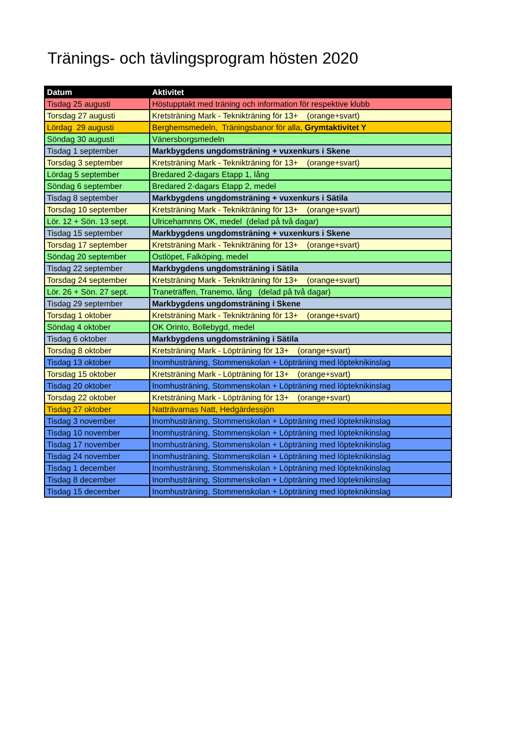Tränings- och tävlingsprogram hösten 2020
| Datum | Aktivitet |
| --- | --- |
| Tisdag 25 augusti | Höstupptakt med träning och information för respektive klubb |
| Torsdag 27 augusti | Kretsträning Mark - Teknikträning för 13+ (orange+svart) |
| Lördag 29 augusti | Berghemsmedeln, Träningsbanor för alla, Grymtaktivitet Y |
| Söndag 30 augusti | Vänersborgsmedeln |
| Tisdag 1 september | Markbygdens ungdomsträning + vuxenkurs i Skene |
| Torsdag 3 september | Kretsträning Mark - Teknikträning för 13+ (orange+svart) |
| Lördag 5 september | Bredared 2-dagars Etapp 1, lång |
| Söndag 6 september | Bredared 2-dagars Etapp 2, medel |
| Tisdag 8 september | Markbygdens ungdomsträning + vuxenkurs i Sätila |
| Torsdag 10 september | Kretsträning Mark - Teknikträning för 13+ (orange+svart) |
| Lör. 12 + Sön. 13 sept. | Ulricehamnns OK, medel (delad på två dagar) |
| Tisdag 15 september | Markbygdens ungdomsträning + vuxenkurs i Skene |
| Torsdag 17 september | Kretsträning Mark - Teknikträning för 13+ (orange+svart) |
| Söndag 20 september | Ostlöpet, Falköping, medel |
| Tisdag 22 september | Markbygdens ungdomsträning i Sätila |
| Torsdag 24 september | Kretsträning Mark - Teknikträning för 13+ (orange+svart) |
| Lör. 26 + Sön. 27 sept. | Traneträffen, Tranemo, lång (delad på två dagar) |
| Tisdag 29 september | Markbygdens ungdomsträning i Skene |
| Torsdag 1 oktober | Kretsträning Mark - Teknikträning för 13+ (orange+svart) |
| Söndag 4 oktober | OK Orinto, Bollebygd, medel |
| Tisdag 6 oktober | Markbygdens ungdomsträning i Sätila |
| Torsdag 8 oktober | Kretsträning Mark - Löpträning för 13+ (orange+svart) |
| Tisdag 13 oktober | Inomhusträning, Stommenskolan + Löpträning med löpteknikinslag |
| Torsdag 15 oktober | Kretsträning Mark - Löpträning för 13+ (orange+svart) |
| Tisdag 20 oktober | Inomhusträning, Stommenskolan + Löpträning med löpteknikinslag |
| Torsdag 22 oktober | Kretsträning Mark - Löpträning för 13+ (orange+svart) |
| Tisdag 27 oktober | Natträvarnas Natt, Hedgärdessjön |
| Tisdag 3 november | Inomhusträning, Stommenskolan + Löpträning med löpteknikinslag |
| Tisdag 10 november | Inomhusträning, Stommenskolan + Löpträning med löpteknikinslag |
| Tisdag 17 november | Inomhusträning, Stommenskolan + Löpträning med löpteknikinslag |
| Tisdag 24 november | Inomhusträning, Stommenskolan + Löpträning med löpteknikinslag |
| Tisdag 1 december | Inomhusträning, Stommenskolan + Löpträning med löpteknikinslag |
| Tisdag 8 december | Inomhusträning, Stommenskolan + Löpträning med löpteknikinslag |
| Tisdag 15 december | Inomhusträning, Stommenskolan + Löpträning med löpteknikinslag |